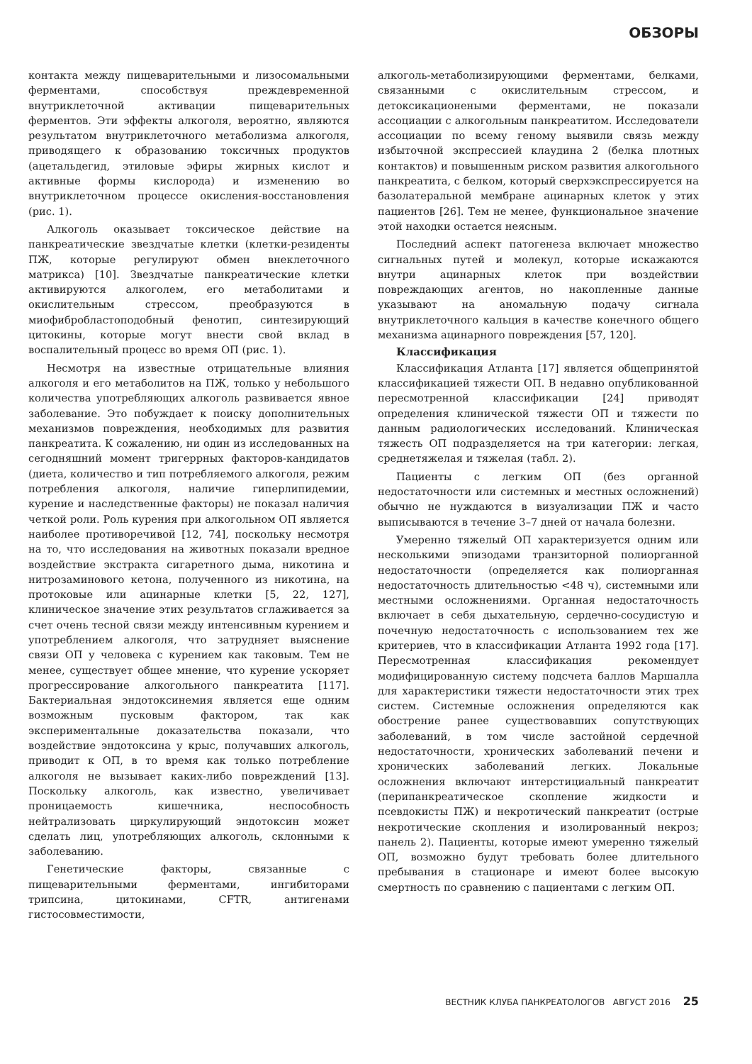ОБЗОРЫ
контакта между пищеварительными и лизосомальными ферментами, способствуя преждевременной внутриклеточной активации пищеварительных ферментов. Эти эффекты алкоголя, вероятно, являются результатом внутриклеточного метаболизма алкоголя, приводящего к образованию токсичных продуктов (ацетальдегид, этиловые эфиры жирных кислот и активные формы кислорода) и изменению во внутриклеточном процессе окисления-восстановления (рис. 1).
Алкоголь оказывает токсическое действие на панкреатические звездчатые клетки (клетки-резиденты ПЖ, которые регулируют обмен внеклеточного матрикса) [10]. Звездчатые панкреатические клетки активируются алкоголем, его метаболитами и окислительным стрессом, преобразуются в миофибробластоподобный фенотип, синтезирующий цитокины, которые могут внести свой вклад в воспалительный процесс во время ОП (рис. 1).
Несмотря на известные отрицательные влияния алкоголя и его метаболитов на ПЖ, только у небольшого количества употребляющих алкоголь развивается явное заболевание. Это побуждает к поиску дополнительных механизмов повреждения, необходимых для развития панкреатита. К сожалению, ни один из исследованных на сегодняшний момент тригеррных факторов-кандидатов (диета, количество и тип потребляемого алкоголя, режим потребления алкоголя, наличие гиперлипидемии, курение и наследственные факторы) не показал наличия четкой роли. Роль курения при алкогольном ОП является наиболее противоречивой [12, 74], поскольку несмотря на то, что исследования на животных показали вредное воздействие экстракта сигаретного дыма, никотина и нитрозаминового кетона, полученного из никотина, на протоковые или ацинарные клетки [5, 22, 127], клиническое значение этих результатов сглаживается за счет очень тесной связи между интенсивным курением и употреблением алкоголя, что затрудняет выяснение связи ОП у человека с курением как таковым. Тем не менее, существует общее мнение, что курение ускоряет прогрессирование алкогольного панкреатита [117]. Бактериальная эндотоксинемия является еще одним возможным пусковым фактором, так как экспериментальные доказательства показали, что воздействие эндотоксина у крыс, получавших алкоголь, приводит к ОП, в то время как только потребление алкоголя не вызывает каких-либо повреждений [13]. Поскольку алкоголь, как известно, увеличивает проницаемость кишечника, неспособность нейтрализовать циркулирующий эндотоксин может сделать лиц, употребляющих алкоголь, склонными к заболеванию.
Генетические факторы, связанные с пищеварительными ферментами, ингибиторами трипсина, цитокинами, CFTR, антигенами гистосовместимости,
алкоголь-метаболизирующими ферментами, белками, связанными с окислительным стрессом, и детоксикационеными ферментами, не показали ассоциации с алкогольным панкреатитом. Исследователи ассоциации по всему геному выявили связь между избыточной экспрессией клаудина 2 (белка плотных контактов) и повышенным риском развития алкогольного панкреатита, с белком, который сверхэкспрессируется на базолатеральной мембране ацинарных клеток у этих пациентов [26]. Тем не менее, функциональное значение этой находки остается неясным.
Последний аспект патогенеза включает множество сигнальных путей и молекул, которые искажаются внутри ацинарных клеток при воздействии повреждающих агентов, но накопленные данные указывают на аномальную подачу сигнала внутриклеточного кальция в качестве конечного общего механизма ацинарного повреждения [57, 120].
Классификация
Классификация Атланта [17] является общепринятой классификацией тяжести ОП. В недавно опубликованной пересмотренной классификации [24] приводят определения клинической тяжести ОП и тяжести по данным радиологических исследований. Клиническая тяжесть ОП подразделяется на три категории: легкая, среднетяжелая и тяжелая (табл. 2).
Пациенты с легким ОП (без органной недостаточности или системных и местных осложнений) обычно не нуждаются в визуализации ПЖ и часто выписываются в течение 3–7 дней от начала болезни.
Умеренно тяжелый ОП характеризуется одним или несколькими эпизодами транзиторной полиорганной недостаточности (определяется как полиорганная недостаточность длительностью <48 ч), системными или местными осложнениями. Органная недостаточность включает в себя дыхательную, сердечно-сосудистую и почечную недостаточность с использованием тех же критериев, что в классификации Атланта 1992 года [17]. Пересмотренная классификация рекомендует модифицированную систему подсчета баллов Маршалла для характеристики тяжести недостаточности этих трех систем. Системные осложнения определяются как обострение ранее существовавших сопутствующих заболеваний, в том числе застойной сердечной недостаточности, хронических заболеваний печени и хронических заболеваний легких. Локальные осложнения включают интерстициальный панкреатит (перипанкреатическое скопление жидкости и псевдокисты ПЖ) и некротический панкреатит (острые некротические скопления и изолированный некроз; панель 2). Пациенты, которые имеют умеренно тяжелый ОП, возможно будут требовать более длительного пребывания в стационаре и имеют более высокую смертность по сравнению с пациентами с легким ОП.
ВЕСТНИК КЛУБА ПАНКРЕАТОЛОГОВ АВГУСТ 2016 25